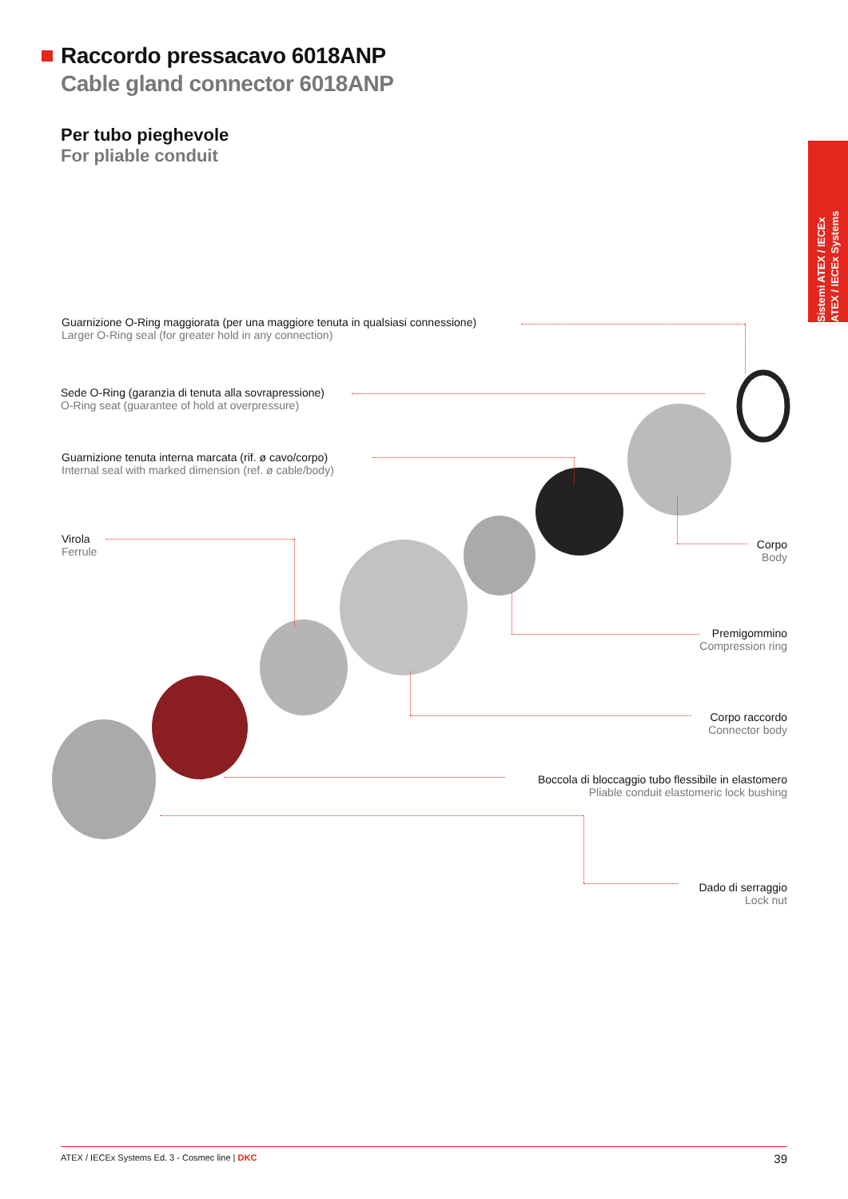Raccordo pressacavo 6018ANP
Cable gland connector 6018ANP
Per tubo pieghevole
For pliable conduit
Sistemi ATEX / IECEx
ATEX / IECEx Systems
Guarnizione O-Ring maggiorata (per una maggiore tenuta in qualsiasi connessione)
Larger O-Ring seal (for greater hold in any connection)
Sede O-Ring (garanzia di tenuta alla sovrapressione)
O-Ring seat (guarantee of hold at overpressure)
Guarnizione tenuta interna marcata (rif. ø cavo/corpo)
Internal seal with marked dimension (ref. ø cable/body)
Virola
Ferrule
Corpo
Body
Premigommino
Compression ring
Corpo raccordo
Connector body
Boccola di bloccaggio tubo flessibile in elastomero
Pliable conduit elastomeric lock bushing
Dado di serraggio
Lock nut
ATEX / IECEx Systems Ed. 3 - Cosmec line | DKC 39